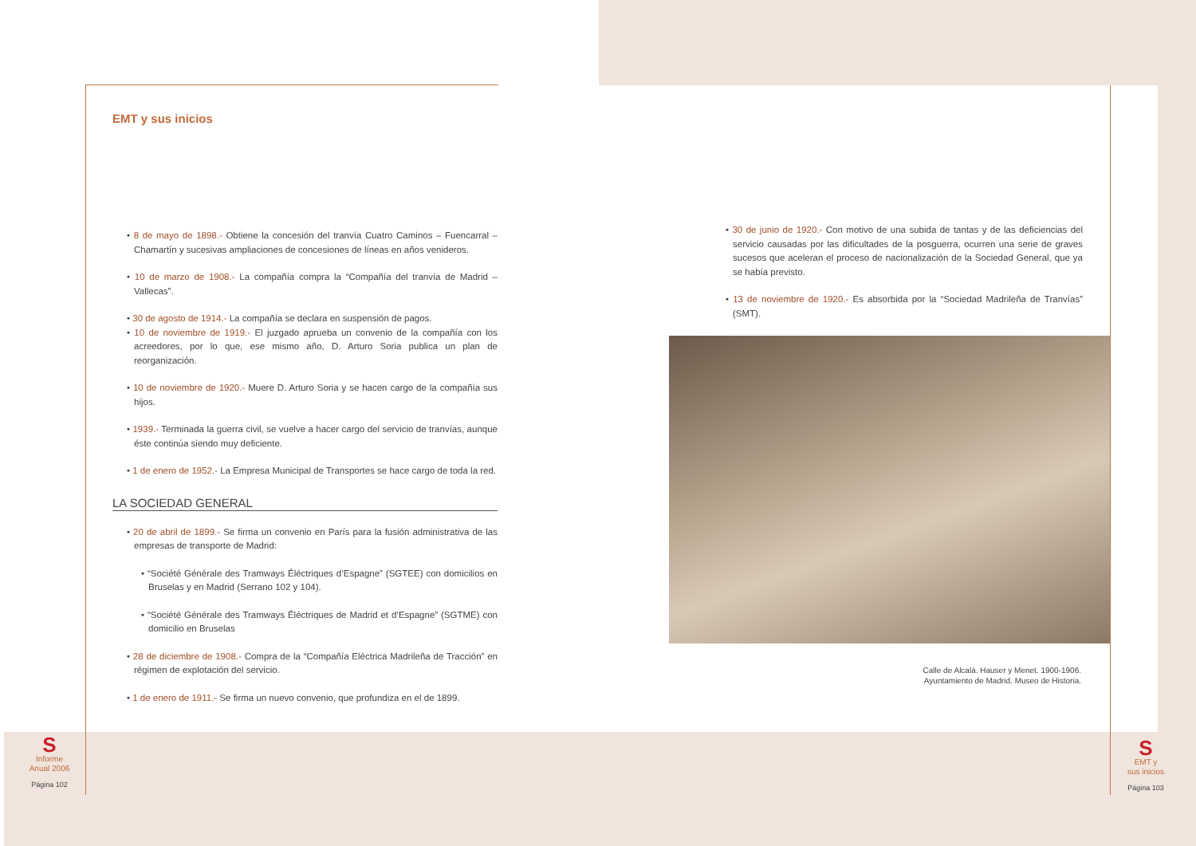EMT y sus inicios
• 8 de mayo de 1898.- Obtiene la concesión del tranvía Cuatro Caminos – Fuencarral – Chamartín y sucesivas ampliaciones de concesiones de líneas en años venideros.
• 10 de marzo de 1908.- La compañía compra la “Compañía del tranvía de Madrid – Vallecas”.
• 30 de agosto de 1914.- La compañía se declara en suspensión de pagos.
• 10 de noviembre de 1919.- El juzgado aprueba un convenio de la compañía con los acreedores, por lo que, ese mismo año, D. Arturo Soria publica un plan de reorganización.
• 10 de noviembre de 1920.- Muere D. Arturo Soria y se hacen cargo de la compañía sus hijos.
• 1939.- Terminada la guerra civil, se vuelve a hacer cargo del servicio de tranvías, aunque éste continúa siendo muy deficiente.
• 1 de enero de 1952.- La Empresa Municipal de Transportes se hace cargo de toda la red.
LA SOCIEDAD GENERAL
• 20 de abril de 1899.- Se firma un convenio en París para la fusión administrativa de las empresas de transporte de Madrid:
• “Société Générale des Tramways Éléctriques d’Espagne” (SGTEE) con domicilios en Bruselas y en Madrid (Serrano 102 y 104).
• “Société Générale des Tramways Éléctriques de Madrid et d’Espagne” (SGTME) con domicilio en Bruselas
• 28 de diciembre de 1908.- Compra de la “Compañía Eléctrica Madrileña de Tracción” en régimen de explotación del servicio.
• 1 de enero de 1911.- Se firma un nuevo convenio, que profundiza en el de 1899.
• 30 de junio de 1920.- Con motivo de una subida de tantas y de las deficiencias del servicio causadas por las dificultades de la posguerra, ocurren una serie de graves sucesos que aceleran el proceso de nacionalización de la Sociedad General, que ya se había previsto.
• 13 de noviembre de 1920.- Es absorbida por la “Sociedad Madrileña de Tranvías” (SMT).
Calle de Alcalá. Hauser y Menet. 1900-1906.
Ayuntamiento de Madrid. Museo de Historia.
S
Informe
Anual 2006
Página 102
S
EMT y
sus inicios
Página 103